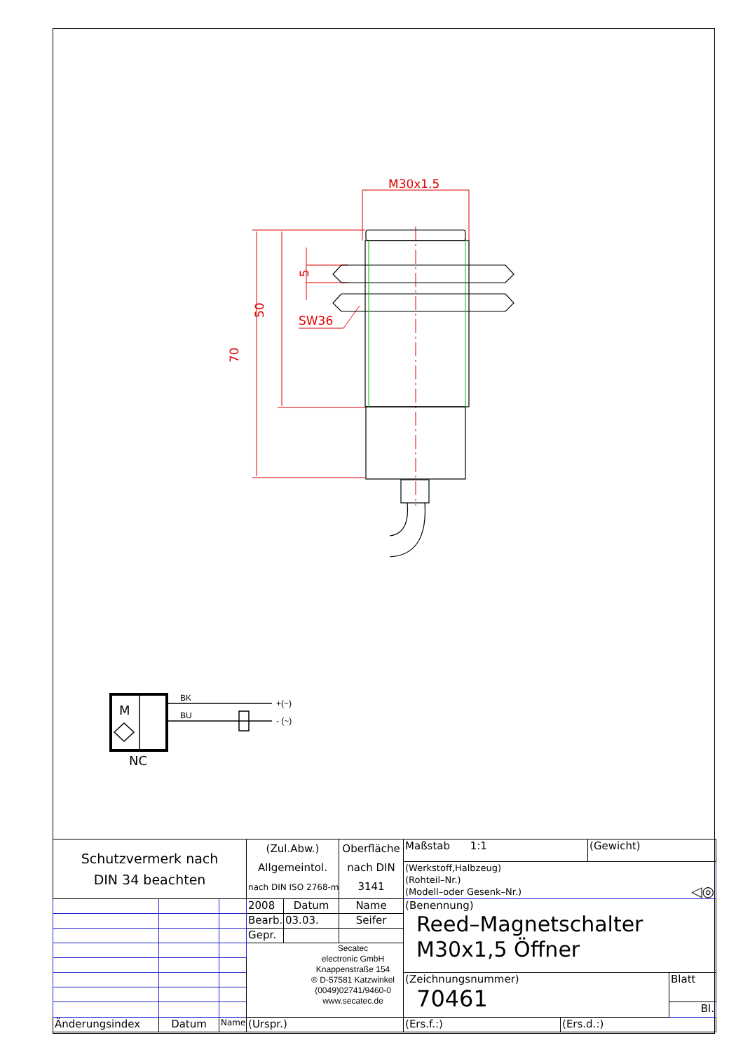M30x1.5
SW36
50
70
5
BK
BU
+(~)
- (~)
M
NC
| Schutzvermerk nach DIN 34 beachten | | | (Zul.Abw.) Allgemeintol. nach DIN ISO 2768-m | | Oberfläche nach DIN 3141 | Maßstab 1:1 | | (Gewicht) | |
| | | | | | | (Werkstoff,Halbzeug) (Rohteil–Nr.) (Modell–oder Gesenk–Nr.) ◁◎ | | | |
| | | | 2008 | Datum | Name | (Benennung) Reed–Magnetschalter M30x1,5 Öffner | | | |
| | | | Bearb. | 03.03. | Seifer | | | | |
| | | | Gepr. | | | | | | |
| | | | Secatec electronic GmbH Knappenstraße 154 ® D-57581 Katzwinkel (0049)02741/9460-0 www.secatec.de | | | | | | |
| | | | | | | (Zeichnungsnummer) 70461 | | | Blatt |
| | | | | | | | | | Bl. |
| Änderungsindex | Datum | Name | (Urspr.) | | | (Ers.f.:) | (Ers.d.:) | | |